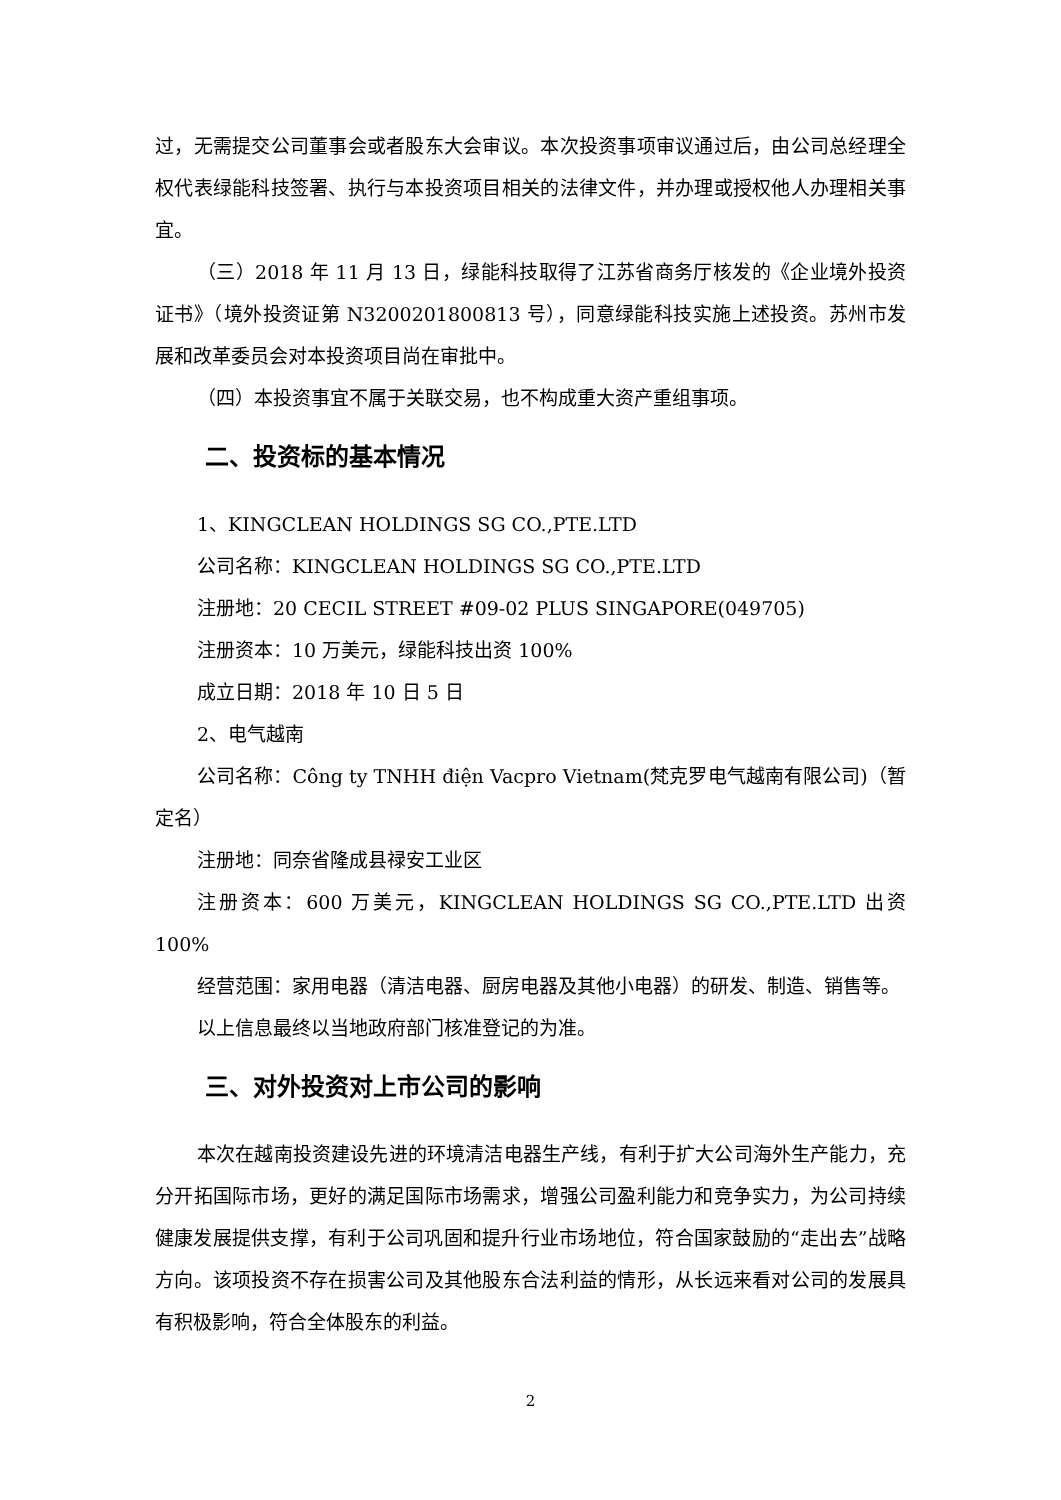过，无需提交公司董事会或者股东大会审议。本次投资事项审议通过后，由公司总经理全权代表绿能科技签署、执行与本投资项目相关的法律文件，并办理或授权他人办理相关事宜。
（三）2018 年 11 月 13 日，绿能科技取得了江苏省商务厅核发的《企业境外投资证书》（境外投资证第 N3200201800813 号），同意绿能科技实施上述投资。苏州市发展和改革委员会对本投资项目尚在审批中。
（四）本投资事宜不属于关联交易，也不构成重大资产重组事项。
二、投资标的基本情况
1、KINGCLEAN HOLDINGS SG CO.,PTE.LTD
公司名称：KINGCLEAN HOLDINGS SG CO.,PTE.LTD
注册地：20 CECIL STREET #09-02 PLUS SINGAPORE(049705)
注册资本：10 万美元，绿能科技出资 100%
成立日期：2018 年 10 日 5 日
2、电气越南
公司名称：Công ty TNHH điện Vacpro Vietnam(梵克罗电气越南有限公司)（暂定名）
注册地：同奈省隆成县禄安工业区
注册资本：600 万美元，KINGCLEAN HOLDINGS SG CO.,PTE.LTD 出资 100%
经营范围：家用电器（清洁电器、厨房电器及其他小电器）的研发、制造、销售等。
以上信息最终以当地政府部门核准登记的为准。
三、对外投资对上市公司的影响
本次在越南投资建设先进的环境清洁电器生产线，有利于扩大公司海外生产能力，充分开拓国际市场，更好的满足国际市场需求，增强公司盈利能力和竞争实力，为公司持续健康发展提供支撑，有利于公司巩固和提升行业市场地位，符合国家鼓励的“走出去”战略方向。该项投资不存在损害公司及其他股东合法利益的情形，从长远来看对公司的发展具有积极影响，符合全体股东的利益。
2